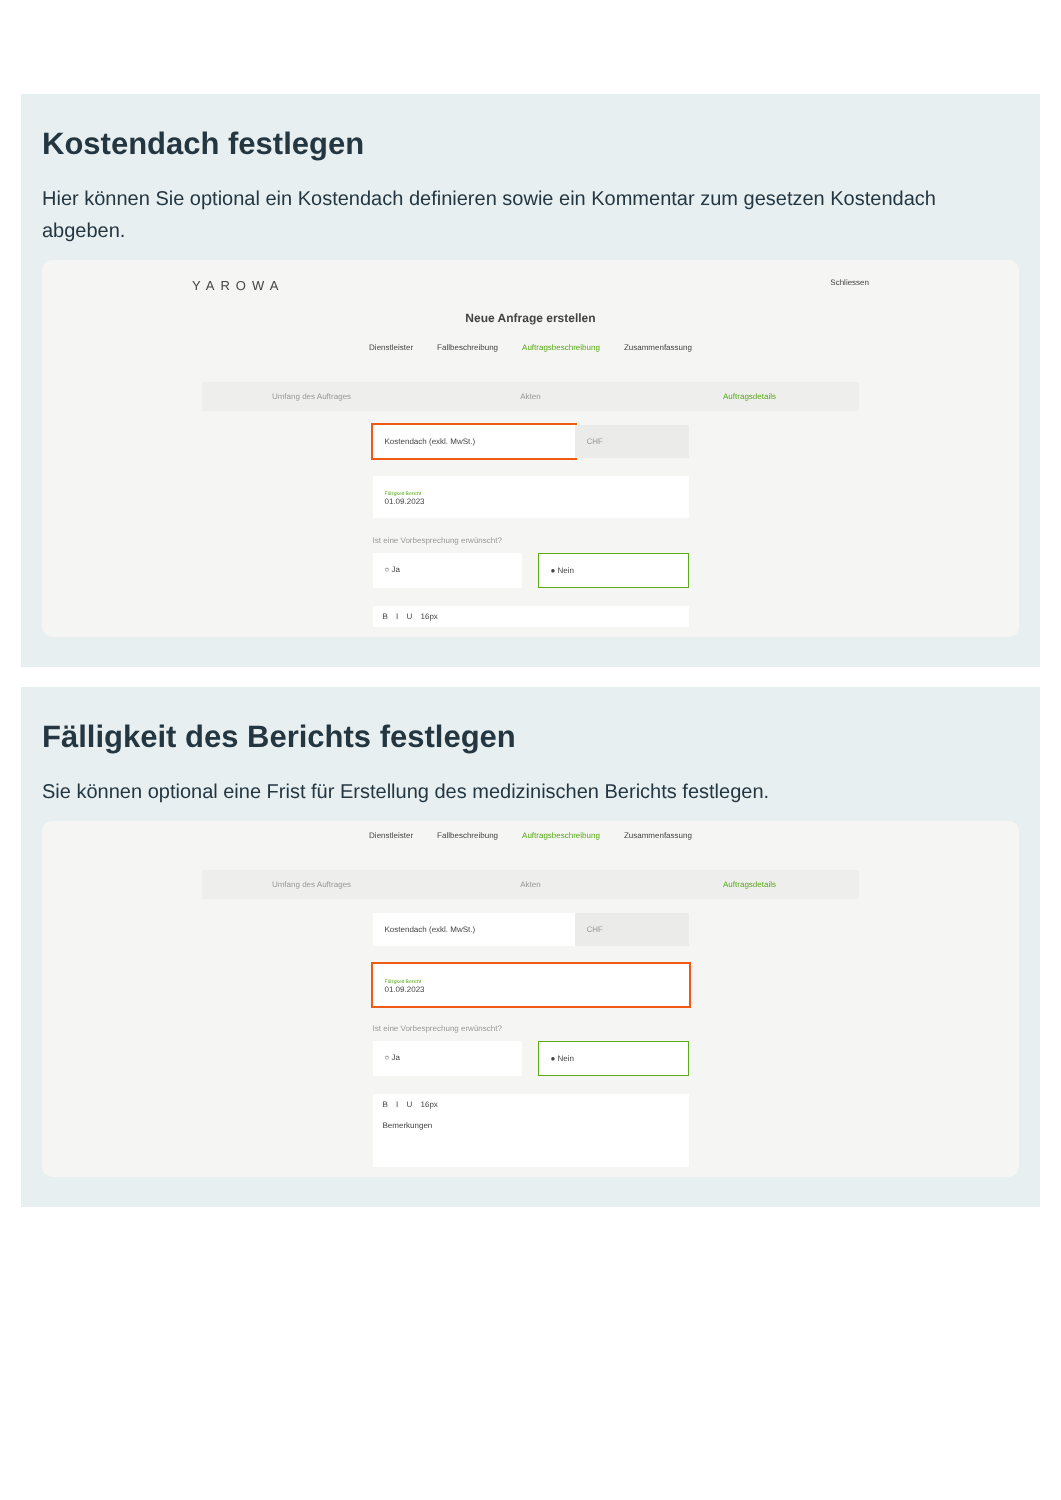Kostendach festlegen
Hier können Sie optional ein Kostendach definieren sowie ein Kommentar zum gesetzen Kostendach abgeben.
YAROWA Schliessen
Neue Anfrage erstellen
Dienstleister Fallbeschreibung Auftragsbeschreibung Zusammenfassung
Umfang des Auftrages Akten Auftragsdetails
Kostendach (exkl. MwSt.) CHF
Fälligkeit Bericht
01.09.2023
Ist eine Vorbesprechung erwünscht?
○ Ja ● Nein
B I U 16px
Fälligkeit des Berichts festlegen
Sie können optional eine Frist für Erstellung des medizinischen Berichts festlegen.
Dienstleister Fallbeschreibung Auftragsbeschreibung Zusammenfassung
Umfang des Auftrages Akten Auftragsdetails
Kostendach (exkl. MwSt.) CHF
Fälligkeit Bericht
01.09.2023
Ist eine Vorbesprechung erwünscht?
○ Ja ● Nein
B I U 16px
Bemerkungen